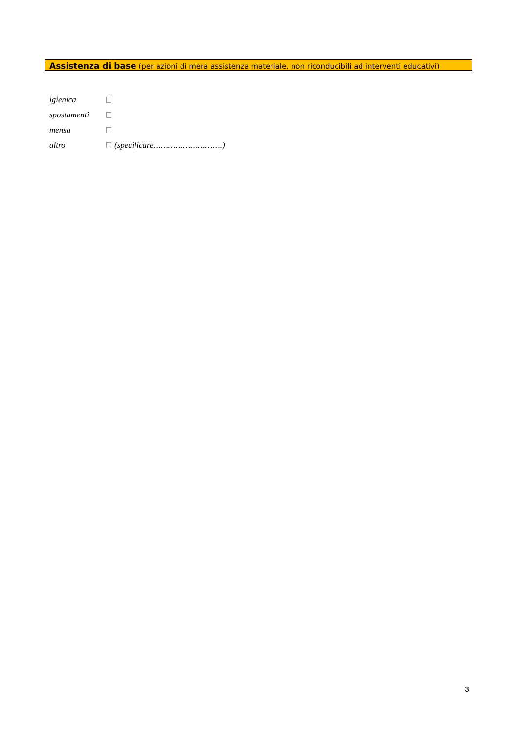Assistenza di base (per azioni di mera assistenza materiale, non riconducibili ad interventi educativi)
igienica
spostamenti
mensa
altro (specificare……………………….)
3